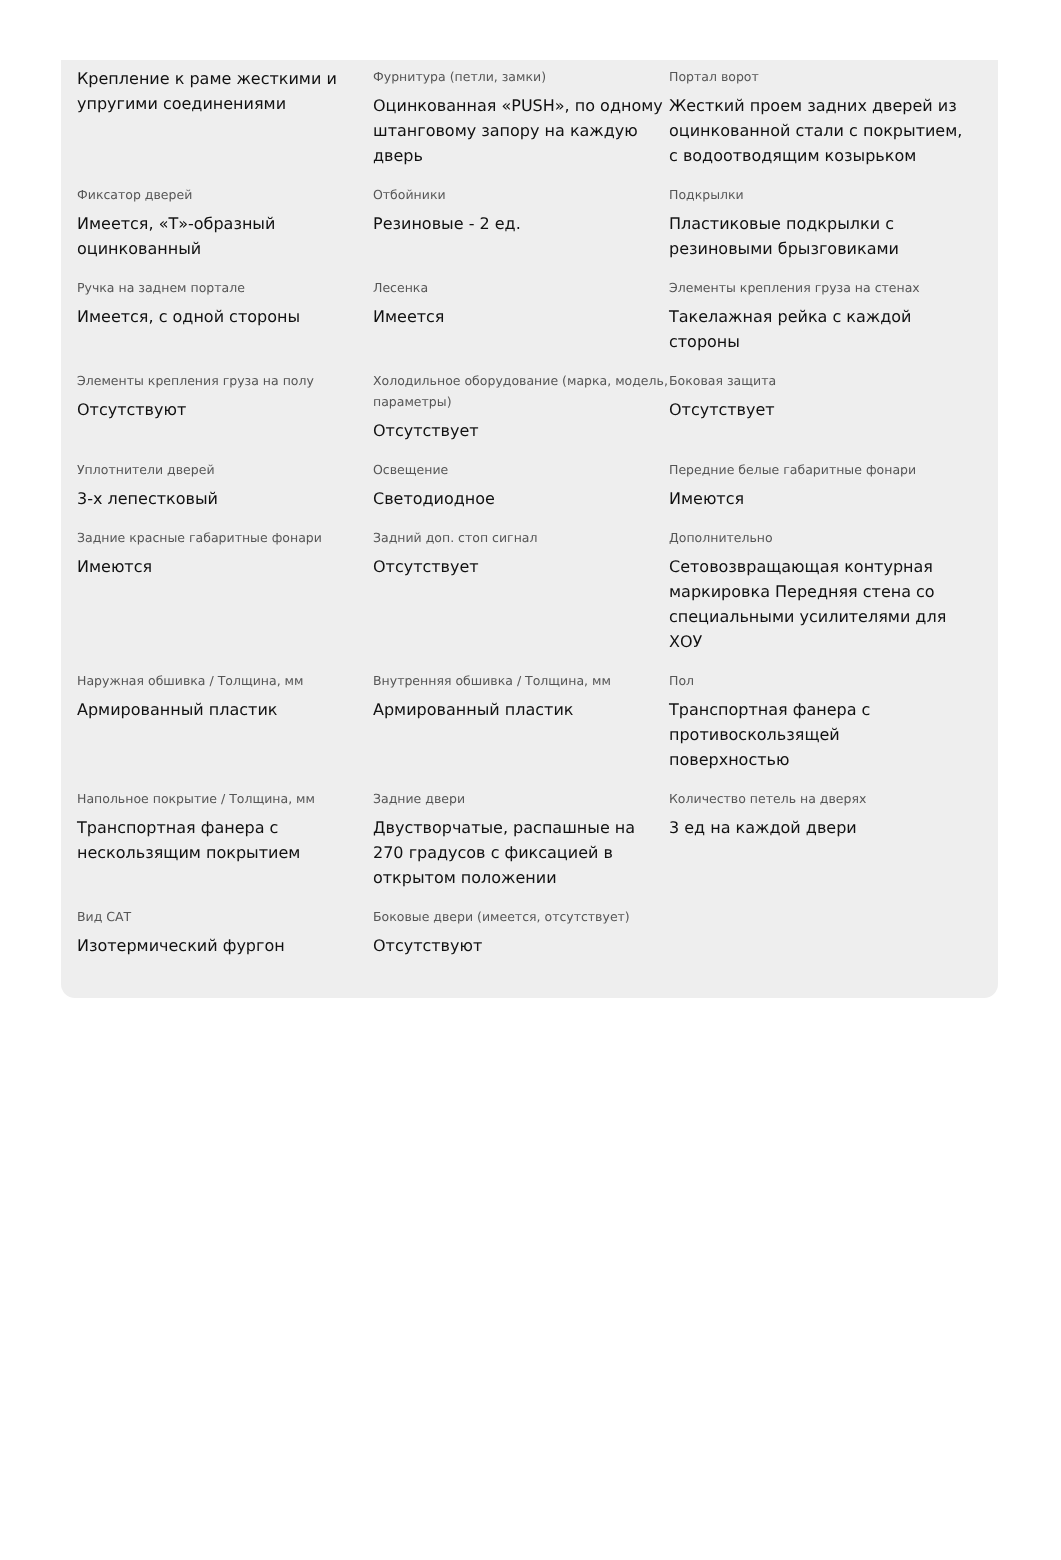Крепление к раме жесткими и упругими соединениями
Фурнитура (петли, замки)
Оцинкованная «PUSH», по одному штанговому запору на каждую дверь
Портал ворот
Жесткий проем задних дверей из оцинкованной стали с покрытием, с водоотводящим козырьком
Фиксатор дверей
Имеется, «Т»-образный оцинкованный
Отбойники
Резиновые - 2 ед.
Подкрылки
Пластиковые подкрылки с резиновыми брызговиками
Ручка на заднем портале
Имеется, с одной стороны
Лесенка
Имеется
Элементы крепления груза на стенах
Такелажная рейка с каждой стороны
Элементы крепления груза на полу
Отсутствуют
Холодильное оборудование (марка, модель, параметры)
Отсутствует
Боковая защита
Отсутствует
Уплотнители дверей
3-х лепестковый
Освещение
Светодиодное
Передние белые габаритные фонари
Имеются
Задние красные габаритные фонари
Имеются
Задний доп. стоп сигнал
Отсутствует
Дополнительно
Сетовозвращающая контурная маркировка Передняя стена со специальными усилителями для ХОУ
Наружная обшивка / Толщина, мм
Армированный пластик
Внутренняя обшивка / Толщина, мм
Армированный пластик
Пол
Транспортная фанера с противоскользящей поверхностью
Напольное покрытие / Толщина, мм
Транспортная фанера с нескользящим покрытием
Задние двери
Двустворчатые, распашные на 270 градусов с фиксацией в открытом положении
Количество петель на дверях
3 ед на каждой двери
Вид САТ
Изотермический фургон
Боковые двери (имеется, отсутствует)
Отсутствуют